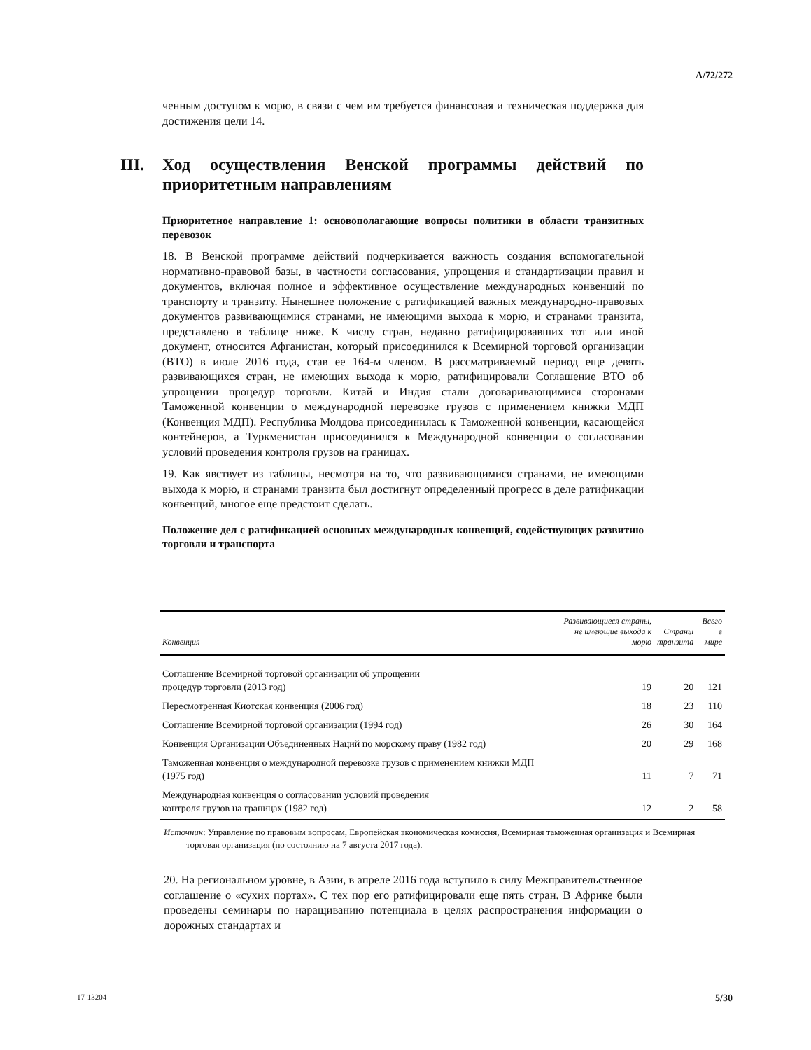A/72/272
ченным доступом к морю, в связи с чем им требуется финансовая и техническая поддержка для достижения цели 14.
III. Ход осуществления Венской программы действий по приоритетным направлениям
Приоритетное направление 1: основополагающие вопросы политики в области транзитных перевозок
18. В Венской программе действий подчеркивается важность создания вспомогательной нормативно-правовой базы, в частности согласования, упрощения и стандартизации правил и документов, включая полное и эффективное осуществление международных конвенций по транспорту и транзиту. Нынешнее положение с ратификацией важных международно-правовых документов развивающимися странами, не имеющими выхода к морю, и странами транзита, представлено в таблице ниже. К числу стран, недавно ратифицировавших тот или иной документ, относится Афганистан, который присоединился к Всемирной торговой организации (ВТО) в июле 2016 года, став ее 164-м членом. В рассматриваемый период еще девять развивающихся стран, не имеющих выхода к морю, ратифицировали Соглашение ВТО об упрощении процедур торговли. Китай и Индия стали договаривающимися сторонами Таможенной конвенции о международной перевозке грузов с применением книжки МДП (Конвенция МДП). Республика Молдова присоединилась к Таможенной конвенции, касающейся контейнеров, а Туркменистан присоединился к Международной конвенции о согласовании условий проведения контроля грузов на границах.
19. Как явствует из таблицы, несмотря на то, что развивающимися странами, не имеющими выхода к морю, и странами транзита был достигнут определенный прогресс в деле ратификации конвенций, многое еще предстоит сделать.
Положение дел с ратификацией основных международных конвенций, содействующих развитию торговли и транспорта
| Конвенция | Развивающиеся страны, не имеющие выхода к морю | Страны транзита | Всего в мире |
| --- | --- | --- | --- |
| Соглашение Всемирной торговой организации об упрощении процедур торговли (2013 год) | 19 | 20 | 121 |
| Пересмотренная Киотская конвенция (2006 год) | 18 | 23 | 110 |
| Соглашение Всемирной торговой организации (1994 год) | 26 | 30 | 164 |
| Конвенция Организации Объединенных Наций по морскому праву (1982 год) | 20 | 29 | 168 |
| Таможенная конвенция о международной перевозке грузов с применением книжки МДП (1975 год) | 11 | 7 | 71 |
| Международная конвенция о согласовании условий проведения контроля грузов на границах (1982 год) | 12 | 2 | 58 |
Источник: Управление по правовым вопросам, Европейская экономическая комиссия, Всемирная таможенная организация и Всемирная торговая организация (по состоянию на 7 августа 2017 года).
20. На региональном уровне, в Азии, в апреле 2016 года вступило в силу Межправительственное соглашение о «сухих портах». С тех пор его ратифицировали еще пять стран. В Африке были проведены семинары по наращиванию потенциала в целях распространения информации о дорожных стандартах и
17-13204 5/30